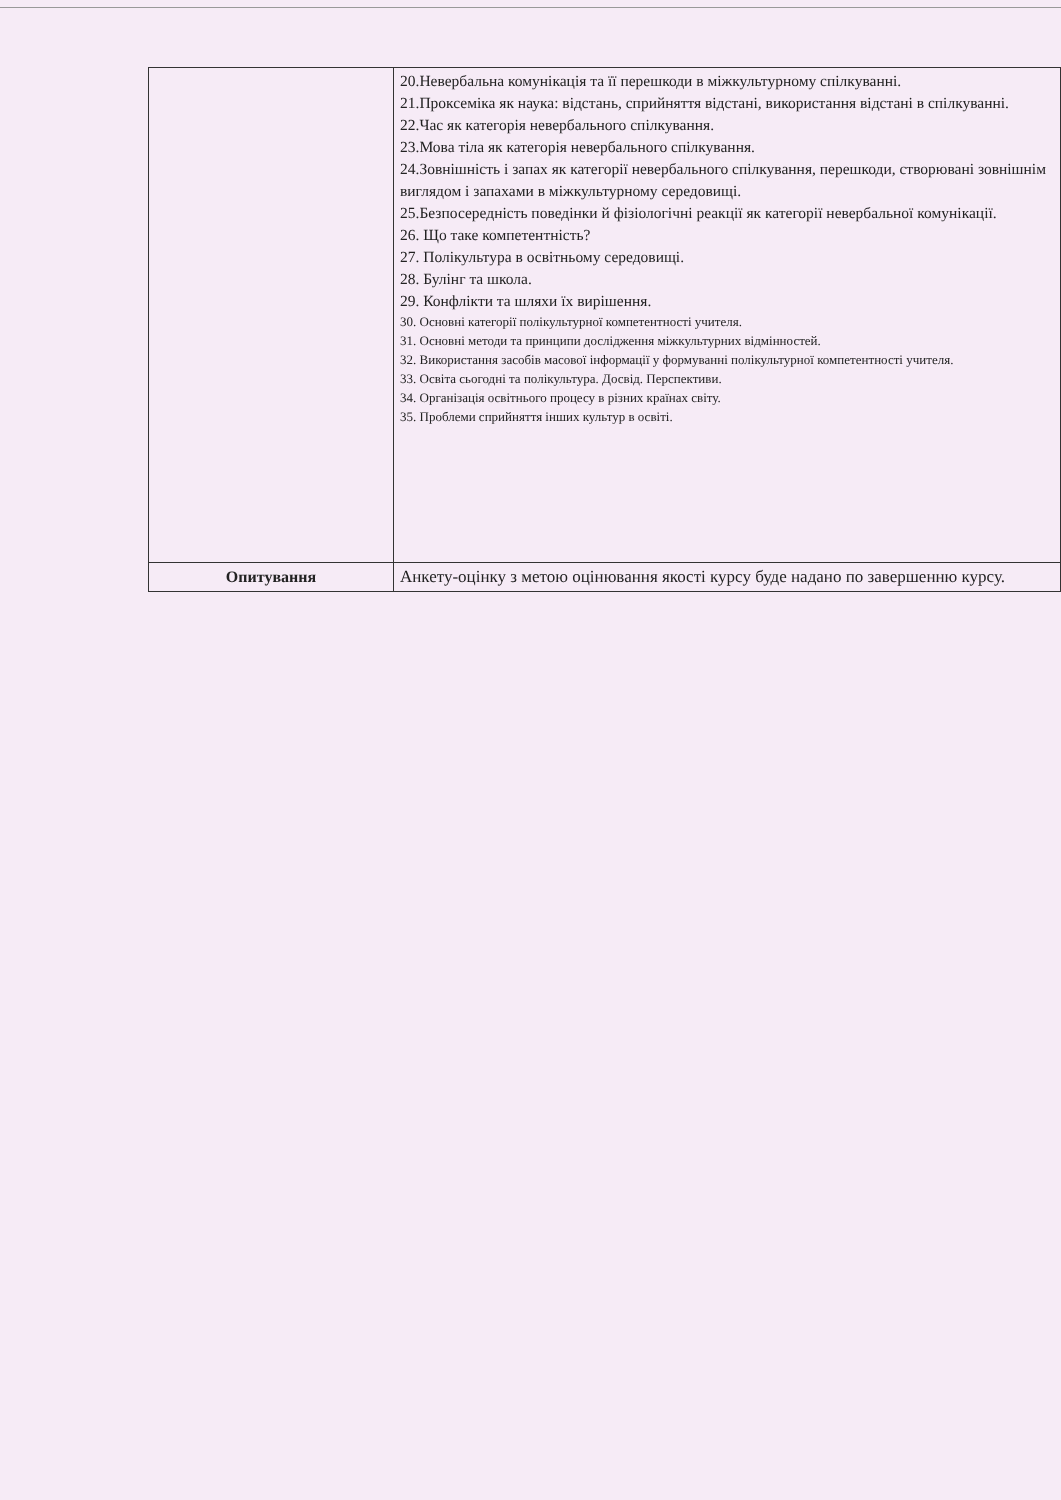| | 20.Невербальна комунікація та її перешкоди в міжкультурному спілкуванні. 21.Проксеміка як наука: відстань, сприйняття відстані, використання відстані в спілкуванні. 22.Час як категорія невербального спілкування. 23.Мова тіла як категорія невербального спілкування. 24.Зовнішність і запах як категорії невербального спілкування, перешкоди, створювані зовнішнім виглядом і запахами в міжкультурному середовищі. 25.Безпосередність поведінки й фізіологічні реакції як категорії невербальної комунікації. 26. Що таке компетентність? 27. Полікультура в освітньому середовищі. 28. Булінг та школа. 29. Конфлікти та шляхи їх вирішення. 30. Основні категорії полікультурної компетентності учителя. 31. Основні методи та принципи дослідження міжкультурних відмінностей. 32. Використання засобів масової інформації у формуванні полікультурної компетентності учителя. 33. Освіта сьогодні та полікультура. Досвід. Перспективи. 34. Організація освітнього процесу в різних країнах світу. 35. Проблеми сприйняття інших культур в освіті. |
| Опитування | Анкету-оцінку з метою оцінювання якості курсу буде надано по завершенню курсу. |